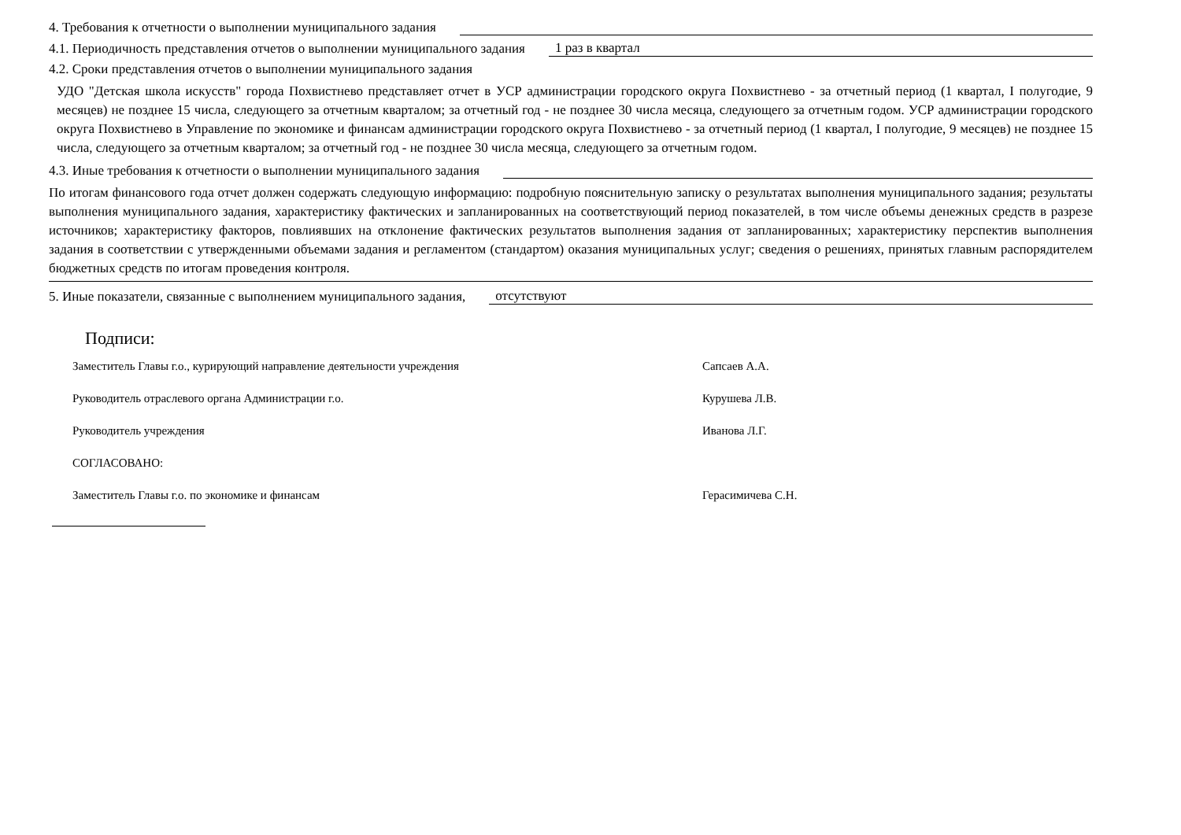4. Требования к отчетности о выполнении муниципального задания
4.1. Периодичность представления отчетов о выполнении муниципального задания 1 раз в квартал
4.2. Сроки представления отчетов о выполнении муниципального задания
УДО "Детская школа искусств" города Похвистнево представляет отчет в УСР администрации городского округа Похвистнево - за отчетный период (1 квартал, I полугодие, 9 месяцев) не позднее 15 числа, следующего за отчетным кварталом; за отчетный год - не позднее 30 числа месяца, следующего за отчетным годом. УСР администрации городского округа Похвистнево в Управление по экономике и финансам администрации городского округа Похвистнево - за отчетный период (1 квартал, I полугодие, 9 месяцев) не позднее 15 числа, следующего за отчетным кварталом; за отчетный год - не позднее 30 числа месяца, следующего за отчетным годом.
4.3. Иные требования к отчетности о выполнении муниципального задания
По итогам финансового года отчет должен содержать следующую информацию: подробную пояснительную записку о результатах выполнения муниципального задания; результаты выполнения муниципального задания, характеристику фактических и запланированных на соответствующий период показателей, в том числе объемы денежных средств в разрезе источников; характеристику факторов, повлиявших на отклонение фактических результатов выполнения задания от запланированных; характеристику перспектив выполнения задания в соответствии с утвержденными объемами задания и регламентом (стандартом) оказания муниципальных услуг; сведения о решениях, принятых главным распорядителем бюджетных средств по итогам проведения контроля.
5. Иные показатели, связанные с выполнением муниципального задания, отсутствуют
Подписи:
Заместитель Главы г.о., курирующий направление деятельности учреждения Сапсаев А.А.
Руководитель отраслевого органа Администрации г.о. Курушева Л.В.
Руководитель учреждения Иванова Л.Г.
СОГЛАСОВАНО:
Заместитель Главы г.о. по экономике и финансам Герасимичева С.Н.